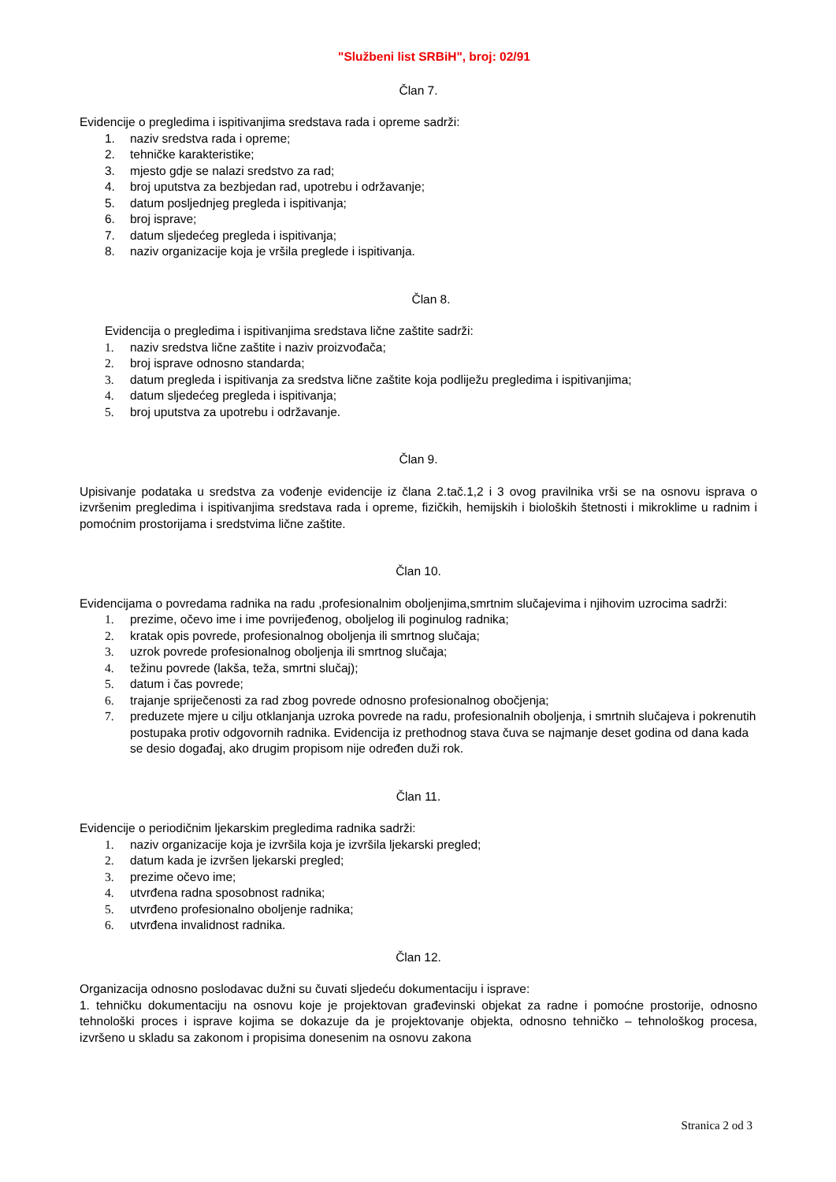"Službeni list SRBiH", broj: 02/91
Član 7.
Evidencije o pregledima i ispitivanjima sredstava rada i opreme sadrži:
1. naziv sredstva rada i opreme;
2. tehničke karakteristike;
3. mjesto gdje se nalazi sredstvo za rad;
4. broj uputstva za bezbjedan rad, upotrebu i održavanje;
5. datum posljednjeg pregleda i ispitivanja;
6. broj isprave;
7. datum sljedećeg pregleda i ispitivanja;
8. naziv organizacije koja je vršila preglede i ispitivanja.
Član 8.
Evidencija o pregledima i ispitivanjima sredstava lične zaštite sadrži:
1. naziv sredstva lične zaštite i naziv proizvođača;
2. broj isprave odnosno standarda;
3. datum pregleda i ispitivanja za sredstva lične zaštite koja podliježu pregledima i ispitivanjima;
4. datum sljedećeg pregleda i ispitivanja;
5. broj uputstva za upotrebu i održavanje.
Član 9.
Upisivanje podataka u sredstva za vođenje evidencije iz člana 2.tač.1,2 i 3 ovog pravilnika vrši se na osnovu isprava o izvršenim pregledima i ispitivanjima sredstava rada i opreme, fizičkih, hemijskih i bioloških štetnosti i mikroklime u radnim i pomoćnim prostorijama i sredstvima lične zaštite.
Član 10.
Evidencijama o povredama radnika na radu ,profesionalnim oboljenjima,smrtnim slučajevima i njihovim uzrocima sadrži:
1. prezime, očevo ime i ime povrijeđenog, oboljelog ili poginulog radnika;
2. kratak opis povrede, profesionalnog oboljenja ili smrtnog slučaja;
3. uzrok povrede profesionalnog oboljenja ili smrtnog slučaja;
4. težinu povrede (lakša, teža, smrtni slučaj);
5. datum i čas povrede;
6. trajanje spriječenosti za rad zbog povrede odnosno profesionalnog obočjenja;
7. preduzete mjere u cilju otklanjanja uzroka povrede na radu, profesionalnih oboljenja, i smrtnih slučajeva i pokrenutih postupaka protiv odgovornih radnika. Evidencija iz prethodnog stava čuva se najmanje deset godina od dana kada se desio događaj, ako drugim propisom nije određen duži rok.
Član 11.
Evidencije o periodičnim ljekarskim pregledima radnika sadrži:
1. naziv organizacije koja je izvršila koja je izvršila ljekarski pregled;
2. datum kada je izvršen ljekarski pregled;
3. prezime očevo ime;
4. utvrđena radna sposobnost radnika;
5. utvrđeno profesionalno oboljenje radnika;
6. utvrđena invalidnost radnika.
Član 12.
Organizacija odnosno poslodavac dužni su čuvati sljedeću dokumentaciju i isprave:
1. tehničku dokumentaciju na osnovu koje je projektovan građevinski objekat za radne i pomoćne prostorije, odnosno tehnološki proces i isprave kojima se dokazuje da je projektovanje objekta, odnosno tehničko – tehnološkog procesa, izvršeno u skladu sa zakonom i propisima donesenim na osnovu zakona
Stranica 2 od 3